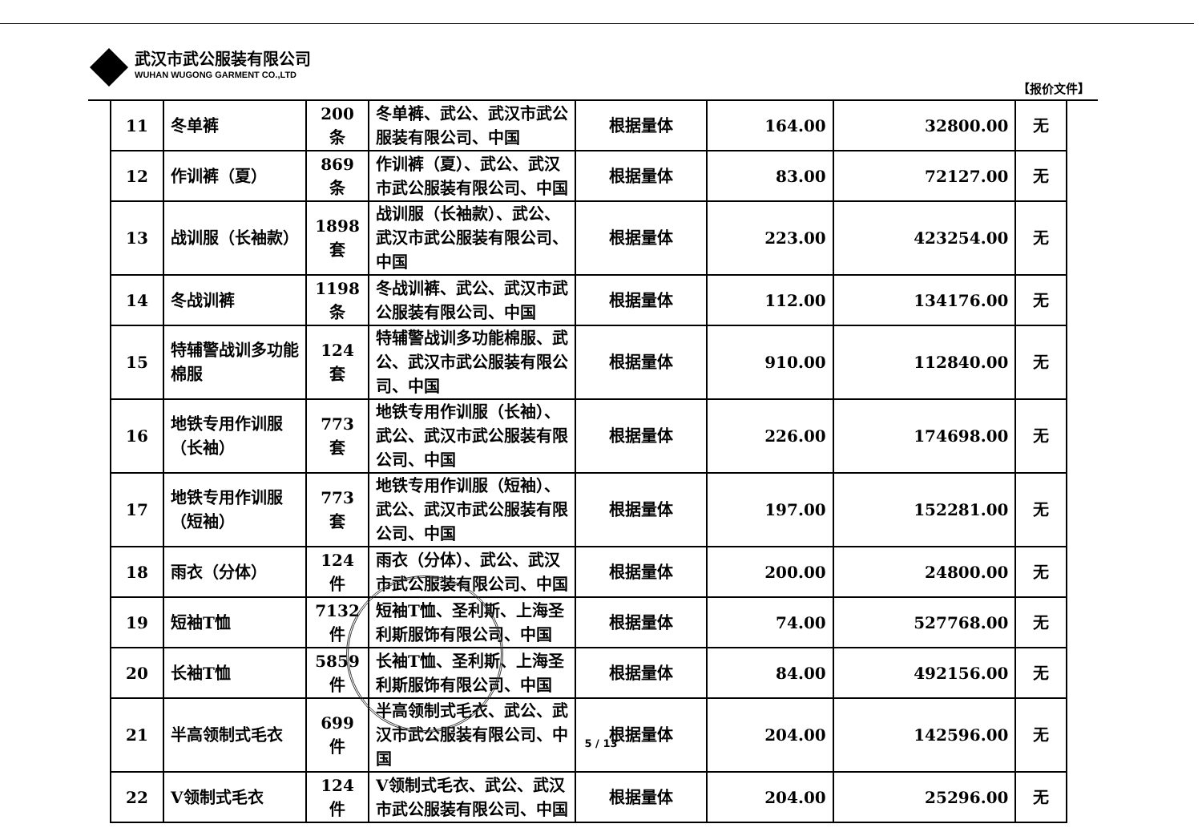武汉市武公服装有限公司
WUHAN WUGONG GARMENT CO.,LTD
【报价文件】
| 11 | 冬单裤 | 200 条 | 冬单裤、武公、武汉市武公服装有限公司、中国 | 根据量体 | 164.00 | 32800.00 | 无 |
| 12 | 作训裤（夏） | 869 条 | 作训裤（夏）、武公、武汉市武公服装有限公司、中国 | 根据量体 | 83.00 | 72127.00 | 无 |
| 13 | 战训服（长袖款） | 1898 套 | 战训服（长袖款）、武公、武汉市武公服装有限公司、中国 | 根据量体 | 223.00 | 423254.00 | 无 |
| 14 | 冬战训裤 | 1198 条 | 冬战训裤、武公、武汉市武公服装有限公司、中国 | 根据量体 | 112.00 | 134176.00 | 无 |
| 15 | 特辅警战训多功能棉服 | 124 套 | 特辅警战训多功能棉服、武公、武汉市武公服装有限公司、中国 | 根据量体 | 910.00 | 112840.00 | 无 |
| 16 | 地铁专用作训服（长袖） | 773 套 | 地铁专用作训服（长袖）、武公、武汉市武公服装有限公司、中国 | 根据量体 | 226.00 | 174698.00 | 无 |
| 17 | 地铁专用作训服（短袖） | 773 套 | 地铁专用作训服（短袖）、武公、武汉市武公服装有限公司、中国 | 根据量体 | 197.00 | 152281.00 | 无 |
| 18 | 雨衣（分体） | 124 件 | 雨衣（分体）、武公、武汉市武公服装有限公司、中国 | 根据量体 | 200.00 | 24800.00 | 无 |
| 19 | 短袖T恤 | 7132 件 | 短袖T恤、圣利斯、上海圣利斯服饰有限公司、中国 | 根据量体 | 74.00 | 527768.00 | 无 |
| 20 | 长袖T恤 | 5859 件 | 长袖T恤、圣利斯、上海圣利斯服饰有限公司、中国 | 根据量体 | 84.00 | 492156.00 | 无 |
| 21 | 半高领制式毛衣 | 699 件 | 半高领制式毛衣、武公、武汉市武公服装有限公司、中国 | 根据量体 | 204.00 | 142596.00 | 无 |
| 22 | V领制式毛衣 | 124 件 | V领制式毛衣、武公、武汉市武公服装有限公司、中国 | 根据量体 | 204.00 | 25296.00 | 无 |
5 / 13